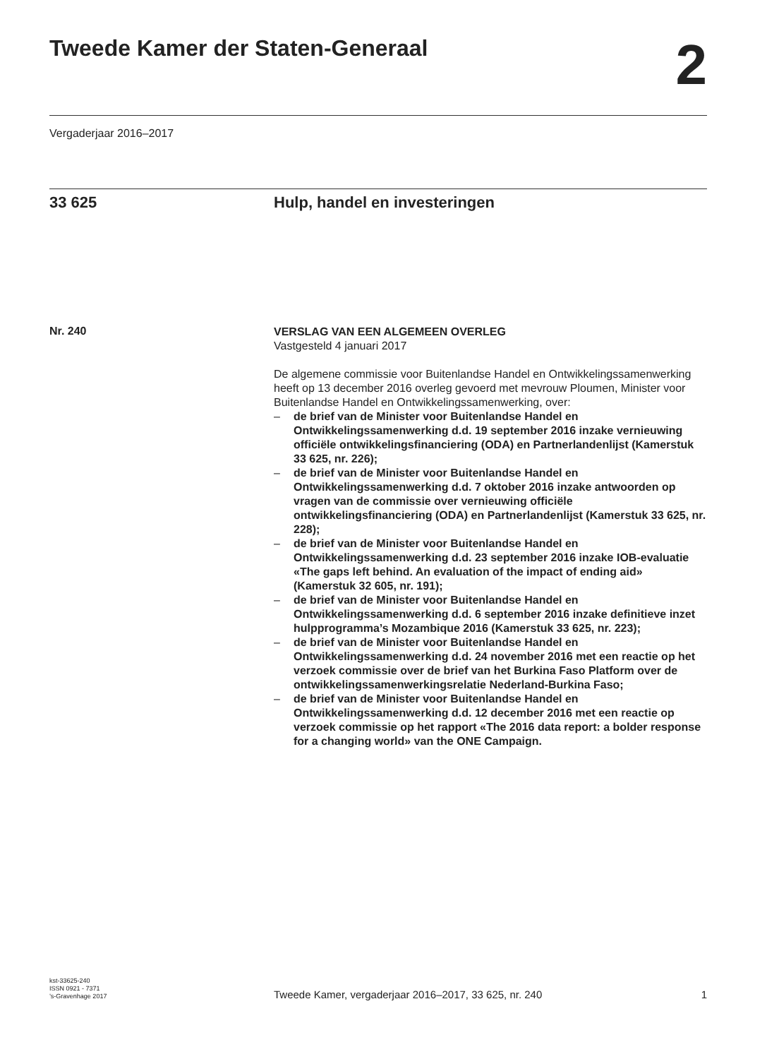Tweede Kamer der Staten-Generaal
2
Vergaderjaar 2016–2017
33 625 Hulp, handel en investeringen
Nr. 240
VERSLAG VAN EEN ALGEMEEN OVERLEG
Vastgesteld 4 januari 2017
De algemene commissie voor Buitenlandse Handel en Ontwikkelingssamenwerking heeft op 13 december 2016 overleg gevoerd met mevrouw Ploumen, Minister voor Buitenlandse Handel en Ontwikkelingssamenwerking, over:
– de brief van de Minister voor Buitenlandse Handel en Ontwikkelingssamenwerking d.d. 19 september 2016 inzake vernieuwing officiële ontwikkelingsfinanciering (ODA) en Partnerlandenlijst (Kamerstuk 33 625, nr. 226);
– de brief van de Minister voor Buitenlandse Handel en Ontwikkelingssamenwerking d.d. 7 oktober 2016 inzake antwoorden op vragen van de commissie over vernieuwing officiële ontwikkelingsfinanciering (ODA) en Partnerlandenlijst (Kamerstuk 33 625, nr. 228);
– de brief van de Minister voor Buitenlandse Handel en Ontwikkelingssamenwerking d.d. 23 september 2016 inzake IOB-evaluatie «The gaps left behind. An evaluation of the impact of ending aid» (Kamerstuk 32 605, nr. 191);
– de brief van de Minister voor Buitenlandse Handel en Ontwikkelingssamenwerking d.d. 6 september 2016 inzake definitieve inzet hulpprogramma’s Mozambique 2016 (Kamerstuk 33 625, nr. 223);
– de brief van de Minister voor Buitenlandse Handel en Ontwikkelingssamenwerking d.d. 24 november 2016 met een reactie op het verzoek commissie over de brief van het Burkina Faso Platform over de ontwikkelingssamenwerkingsrelatie Nederland-Burkina Faso;
– de brief van de Minister voor Buitenlandse Handel en Ontwikkelingssamenwerking d.d. 12 december 2016 met een reactie op verzoek commissie op het rapport «The 2016 data report: a bolder response for a changing world» van the ONE Campaign.
kst-33625-240
ISSN 0921 - 7371
’s-Gravenhage 2017
Tweede Kamer, vergaderjaar 2016–2017, 33 625, nr. 240 1